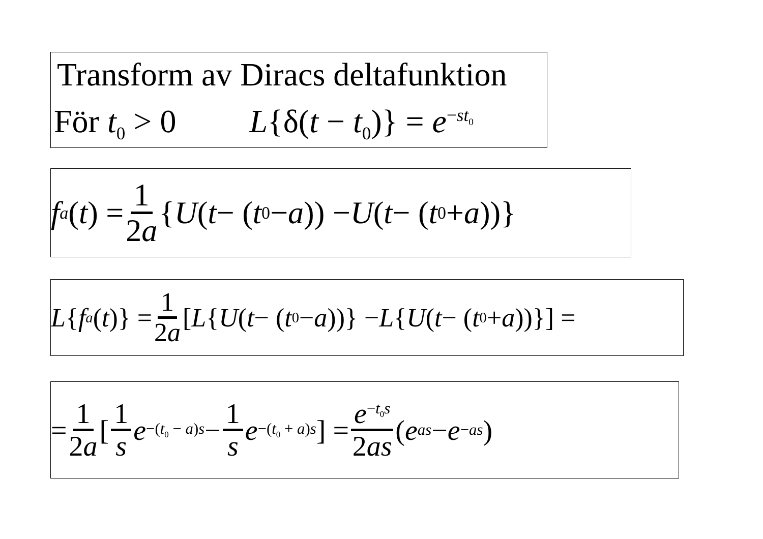Transform av Diracs deltafunktion
För t<sub>0</sub> > 0 L{δ(t − t<sub>0</sub>)} = e<sup>−st<sub>0</sub></sup>
f<sub>a</sub> (t) = 1 2a { U (t − (t<sub>0</sub> − a)) − U (t − (t<sub>0</sub> + a))}
L { f<sub>a</sub> (t)} = 1 2a [L { U (t − (t<sub>0</sub> − a))} − L { U (t − (t<sub>0</sub> + a))}] =
= 1 2a [1 s e<sup>−(t<sub>0</sub> − a)s</sup> − 1 s e<sup>−(t<sub>0</sub> + a)s</sup>] = e<sup>−t<sub>0</sub>s</sup> 2as (e<sup>as</sup> − e<sup>−as</sup>)